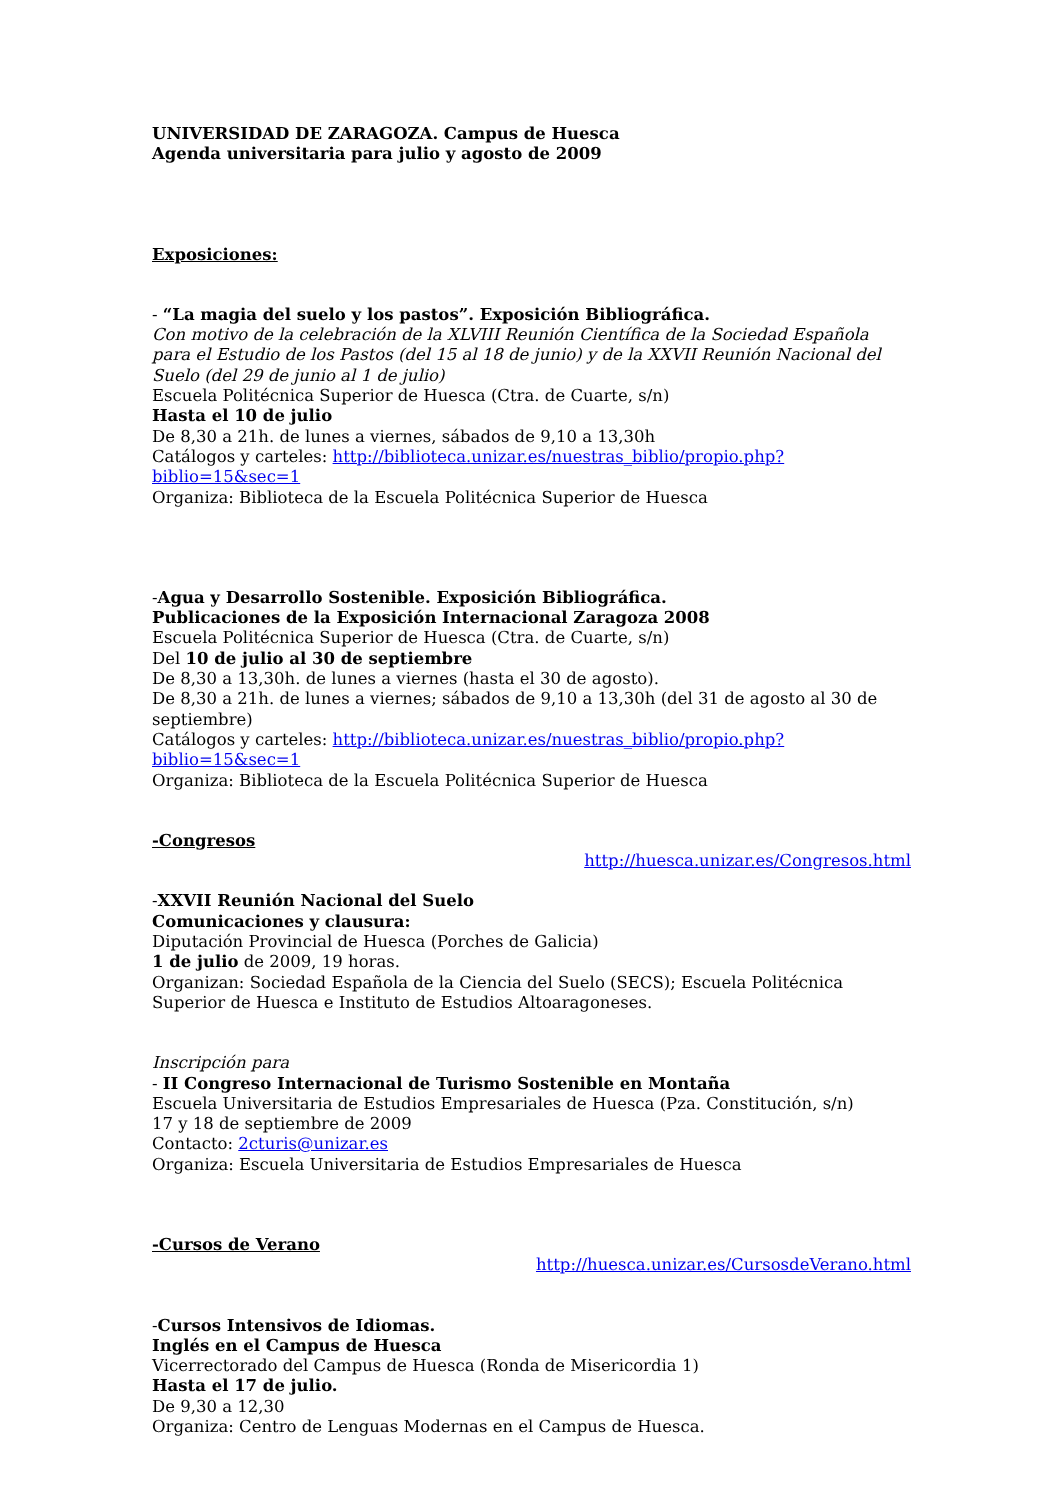UNIVERSIDAD DE ZARAGOZA. Campus de Huesca
Agenda universitaria para julio y agosto de 2009
Exposiciones:
- “La magia del suelo y los pastos”. Exposición Bibliográfica.
Con motivo de la celebración de la XLVIII Reunión Científica de la Sociedad Española para el Estudio de los Pastos (del 15 al 18 de junio) y de la XXVII Reunión Nacional del Suelo (del 29 de junio al 1 de julio)
Escuela Politécnica Superior de Huesca (Ctra. de Cuarte, s/n)
Hasta el 10 de julio
De 8,30 a 21h. de lunes a viernes, sábados de 9,10 a 13,30h
Catálogos y carteles: http://biblioteca.unizar.es/nuestras_biblio/propio.php?biblio=15&sec=1
Organiza: Biblioteca de la Escuela Politécnica Superior de Huesca
-Agua y Desarrollo Sostenible. Exposición Bibliográfica.
Publicaciones de la Exposición Internacional Zaragoza 2008
Escuela Politécnica Superior de Huesca (Ctra. de Cuarte, s/n)
Del 10 de julio al 30 de septiembre
De 8,30 a 13,30h. de lunes a viernes (hasta el 30 de agosto).
De 8,30 a 21h. de lunes a viernes; sábados de 9,10 a 13,30h (del 31 de agosto al 30 de septiembre)
Catálogos y carteles: http://biblioteca.unizar.es/nuestras_biblio/propio.php?biblio=15&sec=1
Organiza: Biblioteca de la Escuela Politécnica Superior de Huesca
-Congresos
http://huesca.unizar.es/Congresos.html
-XXVII Reunión Nacional del Suelo
Comunicaciones y clausura:
Diputación Provincial de Huesca (Porches de Galicia)
1 de julio de 2009, 19 horas.
Organizan: Sociedad Española de la Ciencia del Suelo (SECS); Escuela Politécnica Superior de Huesca e Instituto de Estudios Altoaragoneses.
Inscripción para
- II Congreso Internacional de Turismo Sostenible en Montaña
Escuela Universitaria de Estudios Empresariales de Huesca (Pza. Constitución, s/n)
17 y 18 de septiembre de 2009
Contacto: 2cturis@unizar.es
Organiza: Escuela Universitaria de Estudios Empresariales de Huesca
-Cursos de Verano
http://huesca.unizar.es/CursosdeVerano.html
-Cursos Intensivos de Idiomas.
Inglés en el Campus de Huesca
Vicerrectorado del Campus de Huesca (Ronda de Misericordia 1)
Hasta el 17 de julio.
De 9,30 a 12,30
Organiza: Centro de Lenguas Modernas en el Campus de Huesca.